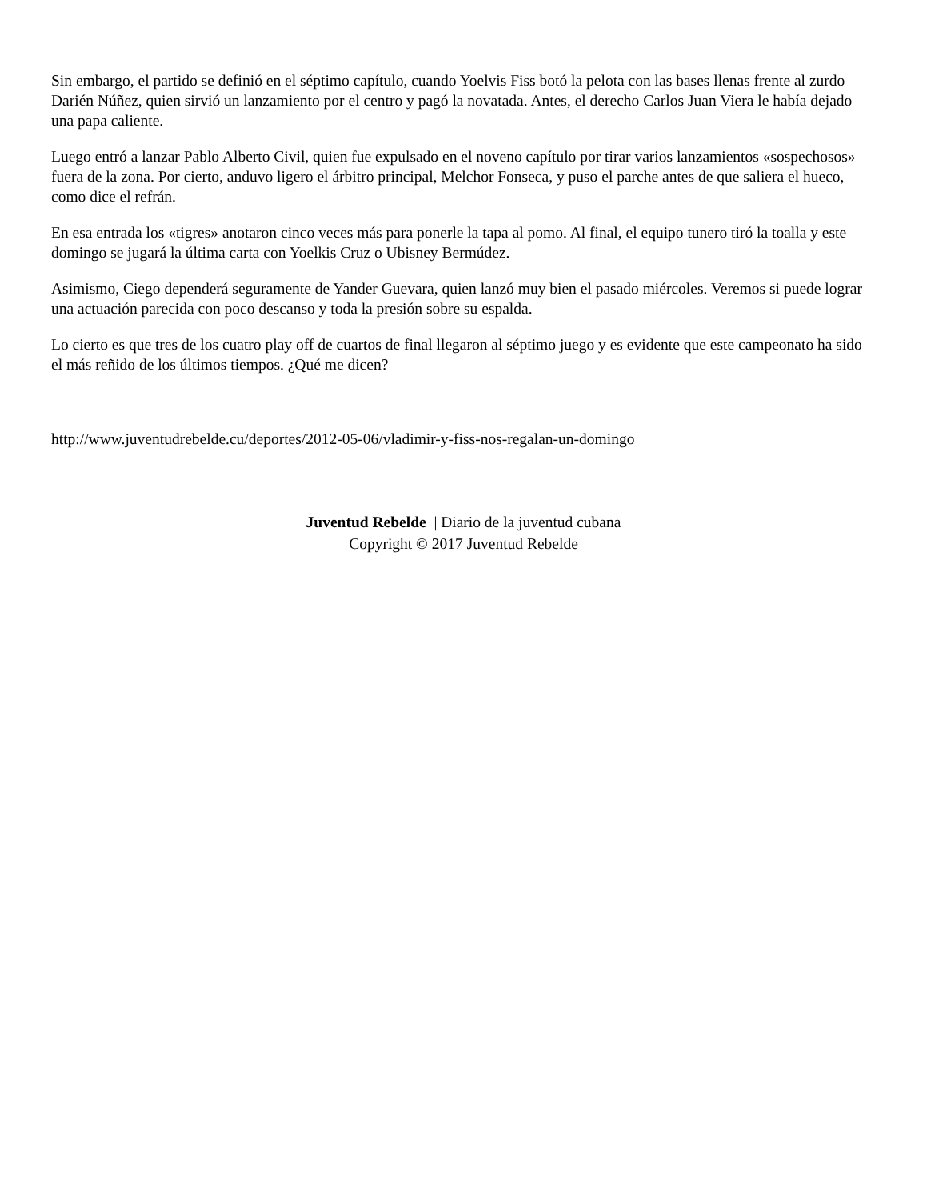Sin embargo, el partido se definió en el séptimo capítulo, cuando Yoelvis Fiss botó la pelota con las bases llenas frente al zurdo Darién Núñez, quien sirvió un lanzamiento por el centro y pagó la novatada. Antes, el derecho Carlos Juan Viera le había dejado una papa caliente.
Luego entró a lanzar Pablo Alberto Civil, quien fue expulsado en el noveno capítulo por tirar varios lanzamientos «sospechosos» fuera de la zona. Por cierto, anduvo ligero el árbitro principal, Melchor Fonseca, y puso el parche antes de que saliera el hueco, como dice el refrán.
En esa entrada los «tigres» anotaron cinco veces más para ponerle la tapa al pomo. Al final, el equipo tunero tiró la toalla y este domingo se jugará la última carta con Yoelkis Cruz o Ubisney Bermúdez.
Asimismo, Ciego dependerá seguramente de Yander Guevara, quien lanzó muy bien el pasado miércoles. Veremos si puede lograr una actuación parecida con poco descanso y toda la presión sobre su espalda.
Lo cierto es que tres de los cuatro play off de cuartos de final llegaron al séptimo juego y es evidente que este campeonato ha sido el más reñido de los últimos tiempos. ¿Qué me dicen?
http://www.juventudrebelde.cu/deportes/2012-05-06/vladimir-y-fiss-nos-regalan-un-domingo
Juventud Rebelde | Diario de la juventud cubana
Copyright © 2017 Juventud Rebelde